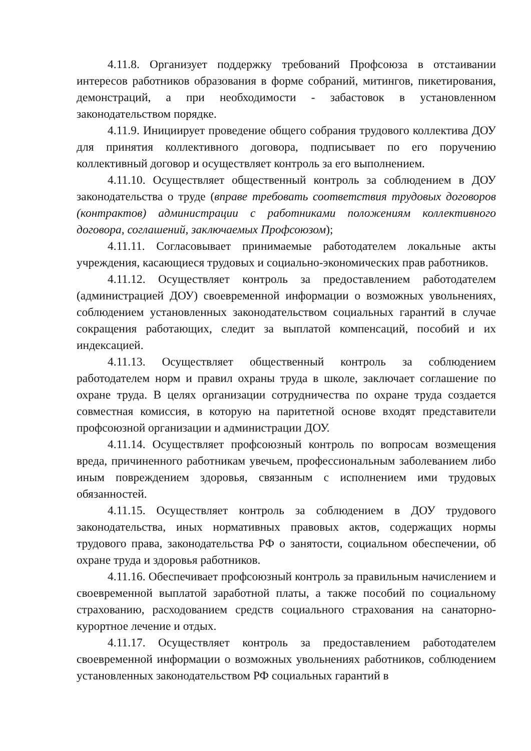4.11.8. Организует поддержку требований Профсоюза в отстаивании интересов работников образования в форме собраний, митингов, пикетирования, демонстраций, а при необходимости - забастовок в установленном законодательством порядке.
4.11.9. Инициирует проведение общего собрания трудового коллектива ДОУ для принятия коллективного договора, подписывает по его поручению коллективный договор и осуществляет контроль за его выполнением.
4.11.10. Осуществляет общественный контроль за соблюдением в ДОУ законодательства о труде (вправе требовать соответствия трудовых договоров (контрактов) администрации с работниками положениям коллективного договора, соглашений, заключаемых Профсоюзом);
4.11.11. Согласовывает принимаемые работодателем локальные акты учреждения, касающиеся трудовых и социально-экономических прав работников.
4.11.12. Осуществляет контроль за предоставлением работодателем (администрацией ДОУ) своевременной информации о возможных увольнениях, соблюдением установленных законодательством социальных гарантий в случае сокращения работающих, следит за выплатой компенсаций, пособий и их индексацией.
4.11.13. Осуществляет общественный контроль за соблюдением работодателем норм и правил охраны труда в школе, заключает соглашение по охране труда. В целях организации сотрудничества по охране труда создается совместная комиссия, в которую на паритетной основе входят представители профсоюзной организации и администрации ДОУ.
4.11.14. Осуществляет профсоюзный контроль по вопросам возмещения вреда, причиненного работникам увечьем, профессиональным заболеванием либо иным повреждением здоровья, связанным с исполнением ими трудовых обязанностей.
4.11.15. Осуществляет контроль за соблюдением в ДОУ трудового законодательства, иных нормативных правовых актов, содержащих нормы трудового права, законодательства РФ о занятости, социальном обеспечении, об охране труда и здоровья работников.
4.11.16. Обеспечивает профсоюзный контроль за правильным начислением и своевременной выплатой заработной платы, а также пособий по социальному страхованию, расходованием средств социального страхования на санаторно-курортное лечение и отдых.
4.11.17. Осуществляет контроль за предоставлением работодателем своевременной информации о возможных увольнениях работников, соблюдением установленных законодательством РФ социальных гарантий в